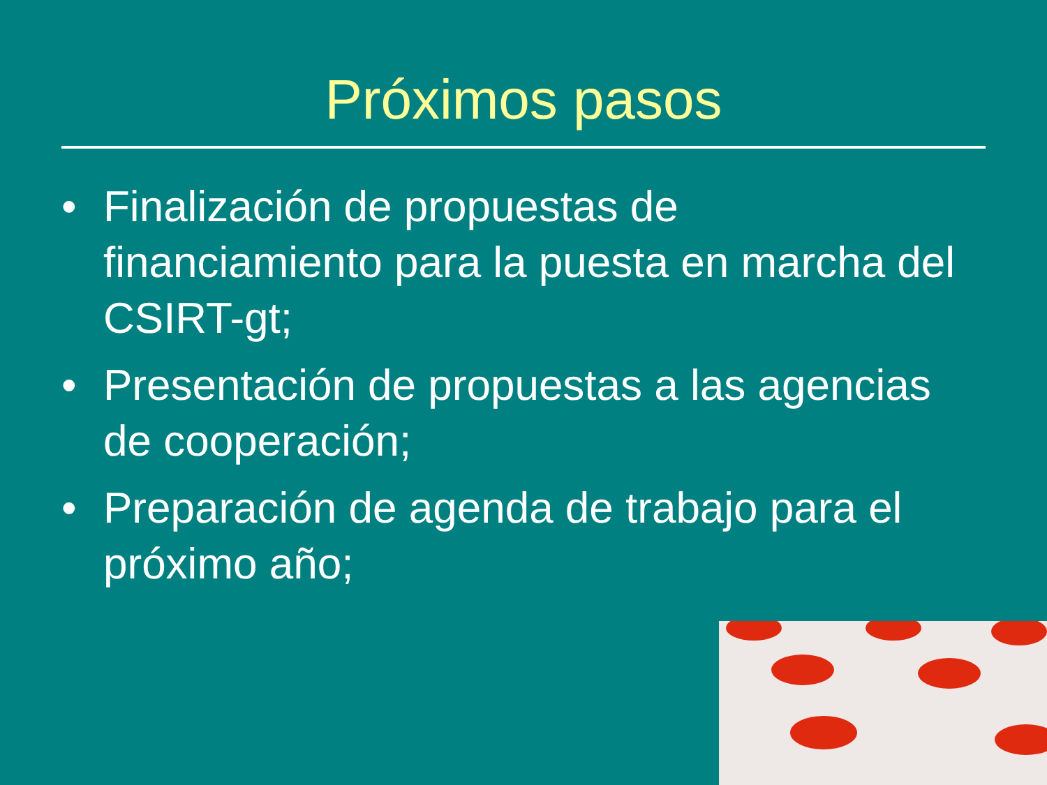Próximos pasos
• Finalización de propuestas de financiamiento para la puesta en marcha del CSIRT-gt;
• Presentación de propuestas a las agencias de cooperación;
• Preparación de agenda de trabajo para el próximo año;